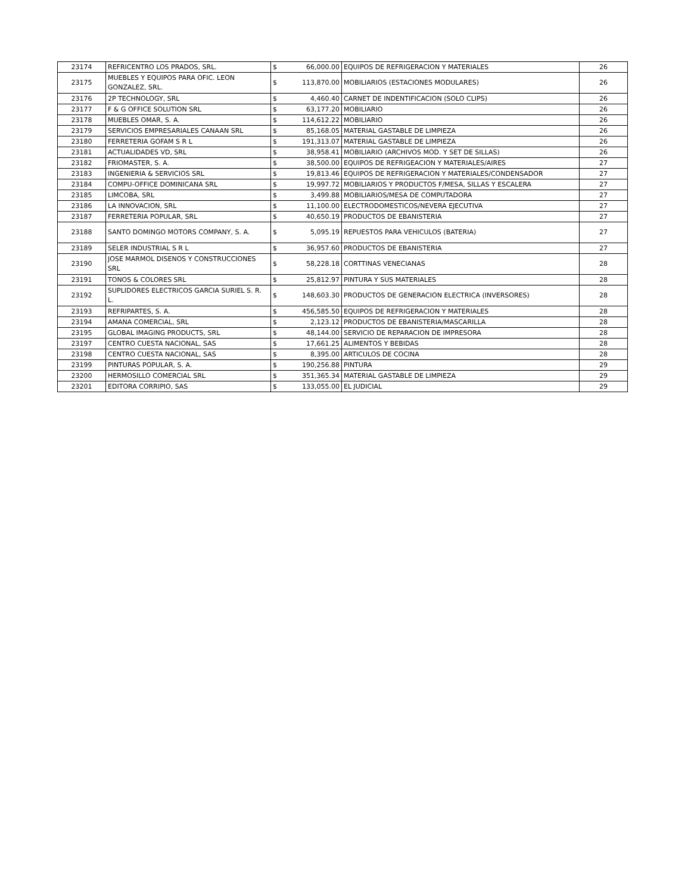| 23174 | REFRICENTRO LOS PRADOS, SRL. | $ | 66,000.00 | EQUIPOS DE REFRIGERACION Y MATERIALES | 26 |
| 23175 | MUEBLES Y EQUIPOS PARA OFIC. LEON GONZALEZ, SRL. | $ | 113,870.00 | MOBILIARIOS (ESTACIONES MODULARES) | 26 |
| 23176 | 2P TECHNOLOGY, SRL | $ | 4,460.40 | CARNET DE INDENTIFICACION (SOLO CLIPS) | 26 |
| 23177 | F & G OFFICE SOLUTION SRL | $ | 63,177.20 | MOBILIARIO | 26 |
| 23178 | MUEBLES OMAR, S. A. | $ | 114,612.22 | MOBILIARIO | 26 |
| 23179 | SERVICIOS EMPRESARIALES CANAAN SRL | $ | 85,168.05 | MATERIAL GASTABLE DE LIMPIEZA | 26 |
| 23180 | FERRETERIA GOFAM S R L | $ | 191,313.07 | MATERIAL GASTABLE DE LIMPIEZA | 26 |
| 23181 | ACTUALIDADES VD, SRL | $ | 38,958.41 | MOBILIARIO (ARCHIVOS MOD. Y SET DE SILLAS) | 26 |
| 23182 | FRIOMASTER, S. A. | $ | 38,500.00 | EQUIPOS DE REFRIGEACION Y MATERIALES/AIRES | 27 |
| 23183 | INGENIERIA & SERVICIOS SRL | $ | 19,813.46 | EQUIPOS DE REFRIGERACION Y MATERIALES/CONDENSADOR | 27 |
| 23184 | COMPU-OFFICE DOMINICANA SRL | $ | 19,997.72 | MOBILIARIOS Y PRODUCTOS F/MESA, SILLAS Y ESCALERA | 27 |
| 23185 | LIMCOBA, SRL | $ | 3,499.88 | MOBILIARIOS/MESA DE COMPUTADORA | 27 |
| 23186 | LA INNOVACION, SRL | $ | 11,100.00 | ELECTRODOMESTICOS/NEVERA EJECUTIVA | 27 |
| 23187 | FERRETERIA POPULAR, SRL | $ | 40,650.19 | PRODUCTOS DE EBANISTERIA | 27 |
| 23188 | SANTO DOMINGO MOTORS COMPANY, S. A. | $ | 5,095.19 | REPUESTOS PARA VEHICULOS (BATERIA) | 27 |
| 23189 | SELER INDUSTRIAL S R L | $ | 36,957.60 | PRODUCTOS DE EBANISTERIA | 27 |
| 23190 | JOSE MARMOL DISENOS Y CONSTRUCCIONES SRL | $ | 58,228.18 | CORTTINAS VENECIANAS | 28 |
| 23191 | TONOS & COLORES SRL | $ | 25,812.97 | PINTURA Y SUS MATERIALES | 28 |
| 23192 | SUPLIDORES ELECTRICOS GARCIA SURIEL S. R. L. | $ | 148,603.30 | PRODUCTOS DE GENERACION ELECTRICA (INVERSORES) | 28 |
| 23193 | REFRIPARTES, S. A. | $ | 456,585.50 | EQUIPOS DE REFRIGERACION Y MATERIALES | 28 |
| 23194 | AMANA COMERCIAL, SRL | $ | 2,123.12 | PRODUCTOS DE EBANISTERIA/MASCARILLA | 28 |
| 23195 | GLOBAL IMAGING PRODUCTS, SRL | $ | 48,144.00 | SERVICIO DE REPARACION DE IMPRESORA | 28 |
| 23197 | CENTRO CUESTA NACIONAL, SAS | $ | 17,661.25 | ALIMENTOS Y BEBIDAS | 28 |
| 23198 | CENTRO CUESTA NACIONAL, SAS | $ | 8,395.00 | ARTICULOS DE COCINA | 28 |
| 23199 | PINTURAS POPULAR, S. A. | $ | 190,256.88 | PINTURA | 29 |
| 23200 | HERMOSILLO COMERCIAL SRL | $ | 351,365.34 | MATERIAL GASTABLE DE LIMPIEZA | 29 |
| 23201 | EDITORA CORRIPIO, SAS | $ | 133,055.00 | EL JUDICIAL | 29 |